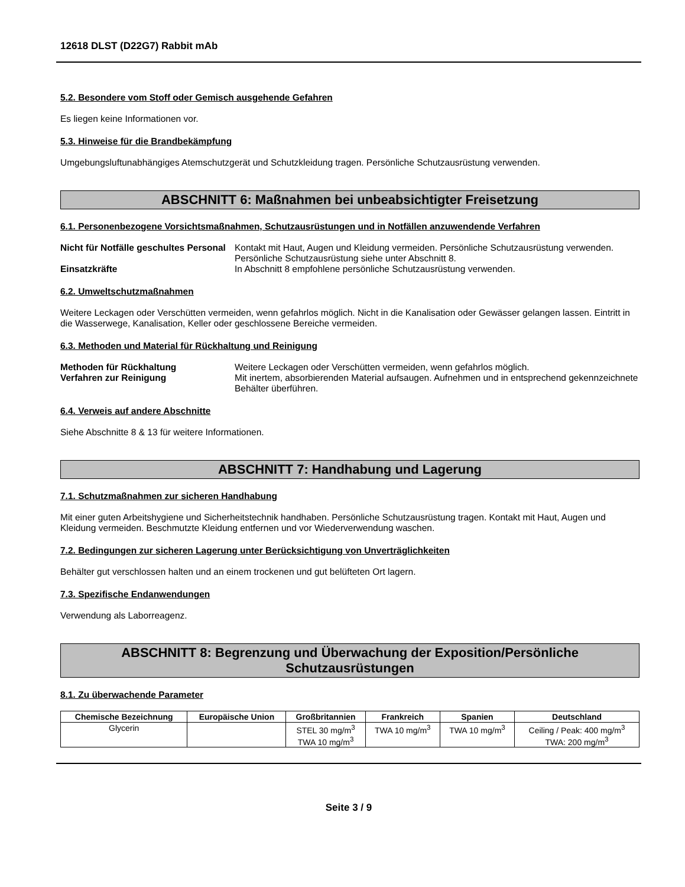12618 DLST (D22G7) Rabbit mAb
5.2. Besondere vom Stoff oder Gemisch ausgehende Gefahren
Es liegen keine Informationen vor.
5.3. Hinweise für die Brandbekämpfung
Umgebungsluftunabhängiges Atemschutzgerät und Schutzkleidung tragen. Persönliche Schutzausrüstung verwenden.
ABSCHNITT 6: Maßnahmen bei unbeabsichtigter Freisetzung
6.1. Personenbezogene Vorsichtsmaßnahmen, Schutzausrüstungen und in Notfällen anzuwendende Verfahren
Nicht für Notfälle geschultes Personal
Kontakt mit Haut, Augen und Kleidung vermeiden. Persönliche Schutzausrüstung verwenden. Persönliche Schutzausrüstung siehe unter Abschnitt 8.
Einsatzkräfte In Abschnitt 8 empfohlene persönliche Schutzausrüstung verwenden.
6.2. Umweltschutzmaßnahmen
Weitere Leckagen oder Verschütten vermeiden, wenn gefahrlos möglich. Nicht in die Kanalisation oder Gewässer gelangen lassen. Eintritt in die Wasserwege, Kanalisation, Keller oder geschlossene Bereiche vermeiden.
6.3. Methoden und Material für Rückhaltung und Reinigung
Methoden für Rückhaltung Weitere Leckagen oder Verschütten vermeiden, wenn gefahrlos möglich.
Verfahren zur Reinigung Mit inertem, absorbierenden Material aufsaugen. Aufnehmen und in entsprechend gekennzeichnete Behälter überführen.
6.4. Verweis auf andere Abschnitte
Siehe Abschnitte 8 & 13 für weitere Informationen.
ABSCHNITT 7: Handhabung und Lagerung
7.1. Schutzmaßnahmen zur sicheren Handhabung
Mit einer guten Arbeitshygiene und Sicherheitstechnik handhaben. Persönliche Schutzausrüstung tragen. Kontakt mit Haut, Augen und Kleidung vermeiden. Beschmutzte Kleidung entfernen und vor Wiederverwendung waschen.
7.2. Bedingungen zur sicheren Lagerung unter Berücksichtigung von Unverträglichkeiten
Behälter gut verschlossen halten und an einem trockenen und gut belüfteten Ort lagern.
7.3. Spezifische Endanwendungen
Verwendung als Laborreagenz.
ABSCHNITT 8: Begrenzung und Überwachung der Exposition/Persönliche
Schutzausrüstungen
8.1. Zu überwachende Parameter
| Chemische Bezeichnung | Europäische Union | Großbritannien | Frankreich | Spanien | Deutschland |
| --- | --- | --- | --- | --- | --- |
| Glycerin | | STEL 30 mg/m<sup>3</sup> TWA 10 mg/m<sup>3</sup> | TWA 10 mg/m<sup>3</sup> | TWA 10 mg/m<sup>3</sup> | Ceiling / Peak: 400 mg/m<sup>3</sup> TWA: 200 mg/m<sup>3</sup> |
Seite 3 / 9